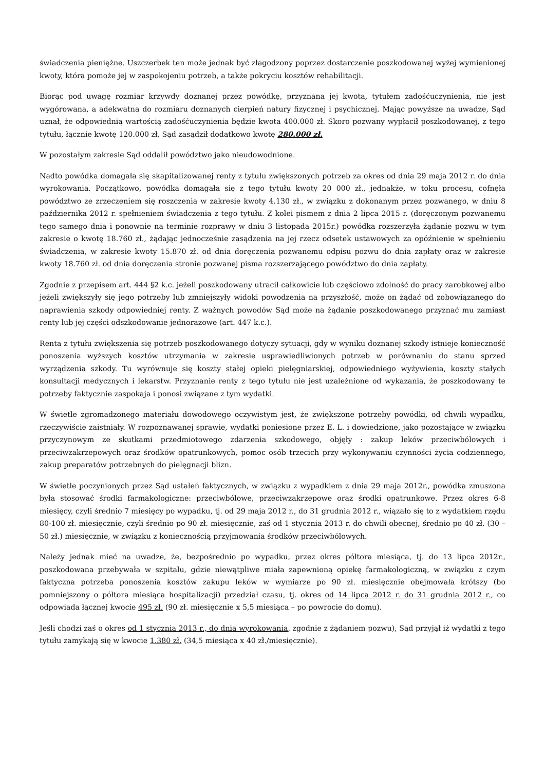świadczenia pieniężne. Uszczerbek ten może jednak być złagodzony poprzez dostarczenie poszkodowanej wyżej wymienionej kwoty, która pomoże jej w zaspokojeniu potrzeb, a także pokryciu kosztów rehabilitacji.
Biorąc pod uwagę rozmiar krzywdy doznanej przez powódkę, przyznana jej kwota, tytułem zadośćuczynienia, nie jest wygórowana, a adekwatna do rozmiaru doznanych cierpień natury fizycznej i psychicznej. Mając powyższe na uwadze, Sąd uznał, że odpowiednią wartością zadośćuczynienia będzie kwota 400.000 zł. Skoro pozwany wypłacił poszkodowanej, z tego tytułu, łącznie kwotę 120.000 zł, Sąd zasądził dodatkowo kwotę 280.000 zł.
W pozostałym zakresie Sąd oddalił powództwo jako nieudowodnione.
Nadto powódka domagała się skapitalizowanej renty z tytułu zwiększonych potrzeb za okres od dnia 29 maja 2012 r. do dnia wyrokowania. Początkowo, powódka domagała się z tego tytułu kwoty 20 000 zł., jednakże, w toku procesu, cofnęła powództwo ze zrzeczeniem się roszczenia w zakresie kwoty 4.130 zł., w związku z dokonanym przez pozwanego, w dniu 8 października 2012 r. spełnieniem świadczenia z tego tytułu. Z kolei pismem z dnia 2 lipca 2015 r. (doręczonym pozwanemu tego samego dnia i ponownie na terminie rozprawy w dniu 3 listopada 2015r.) powódka rozszerzyła żądanie pozwu w tym zakresie o kwotę 18.760 zł., żądając jednocześnie zasądzenia na jej rzecz odsetek ustawowych za opóźnienie w spełnieniu świadczenia, w zakresie kwoty 15.870 zł. od dnia doręczenia pozwanemu odpisu pozwu do dnia zapłaty oraz w zakresie kwoty 18.760 zł. od dnia doręczenia stronie pozwanej pisma rozszerzającego powództwo do dnia zapłaty.
Zgodnie z przepisem art. 444 §2 k.c. jeżeli poszkodowany utracił całkowicie lub częściowo zdolność do pracy zarobkowej albo jeżeli zwiększyły się jego potrzeby lub zmniejszyły widoki powodzenia na przyszłość, może on żądać od zobowiązanego do naprawienia szkody odpowiedniej renty. Z ważnych powodów Sąd może na żądanie poszkodowanego przyznać mu zamiast renty lub jej części odszkodowanie jednorazowe (art. 447 k.c.).
Renta z tytułu zwiększenia się potrzeb poszkodowanego dotyczy sytuacji, gdy w wyniku doznanej szkody istnieje konieczność ponoszenia wyższych kosztów utrzymania w zakresie usprawiedliwionych potrzeb w porównaniu do stanu sprzed wyrządzenia szkody. Tu wyrównuje się koszty stałej opieki pielęgniarskiej, odpowiedniego wyżywienia, koszty stałych konsultacji medycznych i lekarstw. Przyznanie renty z tego tytułu nie jest uzależnione od wykazania, że poszkodowany te potrzeby faktycznie zaspokaja i ponosi związane z tym wydatki.
W świetle zgromadzonego materiału dowodowego oczywistym jest, że zwiększone potrzeby powódki, od chwili wypadku, rzeczywiście zaistniały. W rozpoznawanej sprawie, wydatki poniesione przez E. L. i dowiedzione, jako pozostające w związku przyczynowym ze skutkami przedmiotowego zdarzenia szkodowego, objęły : zakup leków przeciwbólowych i przeciwzakrzepowych oraz środków opatrunkowych, pomoc osób trzecich przy wykonywaniu czynności życia codziennego, zakup preparatów potrzebnych do pielęgnacji blizn.
W świetle poczynionych przez Sąd ustaleń faktycznych, w związku z wypadkiem z dnia 29 maja 2012r., powódka zmuszona była stosować środki farmakologiczne: przeciwbólowe, przeciwzakrzepowe oraz środki opatrunkowe. Przez okres 6-8 miesięcy, czyli średnio 7 miesięcy po wypadku, tj. od 29 maja 2012 r., do 31 grudnia 2012 r., wiązało się to z wydatkiem rzędu 80-100 zł. miesięcznie, czyli średnio po 90 zł. miesięcznie, zaś od 1 stycznia 2013 r. do chwili obecnej, średnio po 40 zł. (30 – 50 zł.) miesięcznie, w związku z koniecznością przyjmowania środków przeciwbólowych.
Należy jednak mieć na uwadze, że, bezpośrednio po wypadku, przez okres półtora miesiąca, tj. do 13 lipca 2012r., poszkodowana przebywała w szpitalu, gdzie niewątpliwe miała zapewnioną opiekę farmakologiczną, w związku z czym faktyczna potrzeba ponoszenia kosztów zakupu leków w wymiarze po 90 zł. miesięcznie obejmowała krótszy (bo pomniejszony o półtora miesiąca hospitalizacji) przedział czasu, tj. okres od 14 lipca 2012 r. do 31 grudnia 2012 r., co odpowiada łącznej kwocie 495 zł. (90 zł. miesięcznie x 5,5 miesiąca – po powrocie do domu).
Jeśli chodzi zaś o okres od 1 stycznia 2013 r., do dnia wyrokowania, zgodnie z żądaniem pozwu), Sąd przyjął iż wydatki z tego tytułu zamykają się w kwocie 1.380 zł. (34,5 miesiąca x 40 zł./miesięcznie).